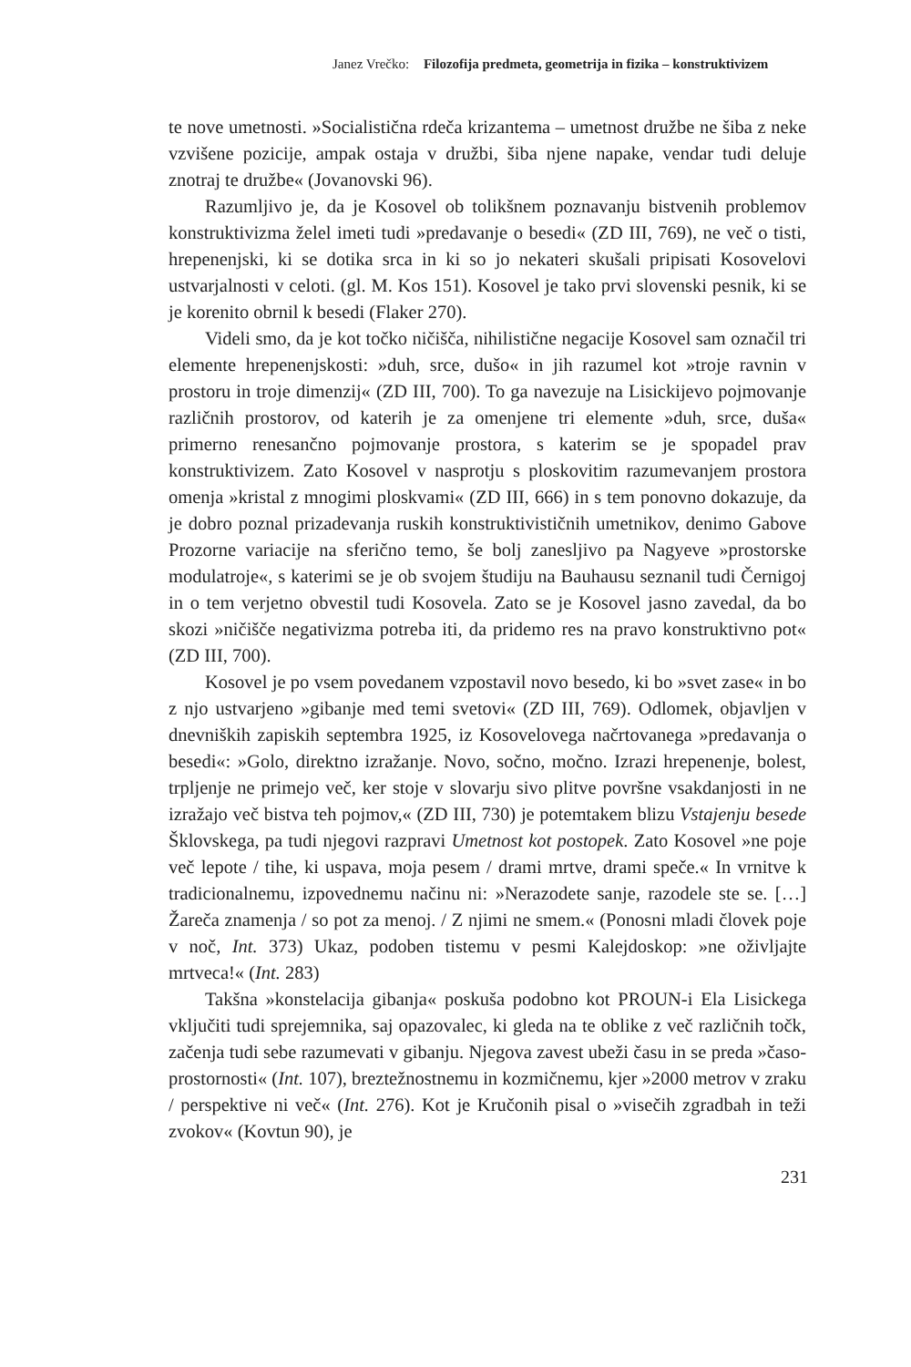Janez Vrečko: Filozofija predmeta, geometrija in fizika – konstruktivizem
te nove umetnosti. »Socialistična rdeča krizantema – umetnost družbe ne šiba z neke vzvišene pozicije, ampak ostaja v družbi, šiba njene napake, vendar tudi deluje znotraj te družbe« (Jovanovski 96).
Razumljivo je, da je Kosovel ob tolikšnem poznavanju bistvenih problemov konstruktivizma želel imeti tudi »predavanje o besedi« (ZD III, 769), ne več o tisti, hrepenenjski, ki se dotika srca in ki so jo nekateri skušali pripisati Kosovelovi ustvarjalnosti v celoti. (gl. M. Kos 151). Kosovel je tako prvi slovenski pesnik, ki se je korenito obrnil k besedi (Flaker 270).
Videli smo, da je kot točko ničišča, nihilistične negacije Kosovel sam označil tri elemente hrepenenjskosti: »duh, srce, dušo« in jih razumel kot »troje ravnin v prostoru in troje dimenzij« (ZD III, 700). To ga navezuje na Lisickijevo pojmovanje različnih prostorov, od katerih je za omenjene tri elemente »duh, srce, duša« primerno renesančno pojmovanje prostora, s katerim se je spopadel prav konstruktivizem. Zato Kosovel v nasprotju s ploskovitim razumevanjem prostora omenja »kristal z mnogimi ploskvami« (ZD III, 666) in s tem ponovno dokazuje, da je dobro poznal prizadevanja ruskih konstruktivističnih umetnikov, denimo Gabove Prozorne variacije na sferično temo, še bolj zanesljivo pa Nagyeve »prostorske modulatroje«, s katerimi se je ob svojem študiju na Bauhausu seznanil tudi Černigoj in o tem verjetno obvestil tudi Kosovela. Zato se je Kosovel jasno zavedal, da bo skozi »ničišče negativizma potreba iti, da pridemo res na pravo konstruktivno pot« (ZD III, 700).
Kosovel je po vsem povedanem vzpostavil novo besedo, ki bo »svet zase« in bo z njo ustvarjeno »gibanje med temi svetovi« (ZD III, 769). Odlomek, objavljen v dnevniških zapiskih septembra 1925, iz Kosovelovega načrtovanega »predavanja o besedi«: »Golo, direktno izražanje. Novo, sočno, močno. Izrazi hrepenenje, bolest, trpljenje ne primejo več, ker stoje v slovarju sivo plitve površne vsakdanjosti in ne izražajo več bistva teh pojmov,« (ZD III, 730) je potemtakem blizu Vstajenju besede Šklovskega, pa tudi njegovi razpravi Umetnost kot postopek. Zato Kosovel »ne poje več lepote / tihe, ki uspava, moja pesem / drami mrtve, drami speče.« In vrnitve k tradicionalnemu, izpovednemu načinu ni: »Nerazodete sanje, razodele ste se. […] Žareča znamenja / so pot za menoj. / Z njimi ne smem.« (Ponosni mladi človek poje v noč, Int. 373) Ukaz, podoben tistemu v pesmi Kalejdoskop: »ne oživljajte mrtveca!« (Int. 283)
Takšna »konstelacija gibanja« poskuša podobno kot PROUN-i Ela Lisickega vključiti tudi sprejemnika, saj opazovalec, ki gleda na te oblike z več različnih točk, začenja tudi sebe razumevati v gibanju. Njegova zavest ubeži času in se preda »časo-prostornosti« (Int. 107), breztežnostnemu in kozmičnemu, kjer »2000 metrov v zraku / perspektive ni več« (Int. 276). Kot je Kručonih pisal o »visečih zgradbah in teži zvokov« (Kovtun 90), je
231